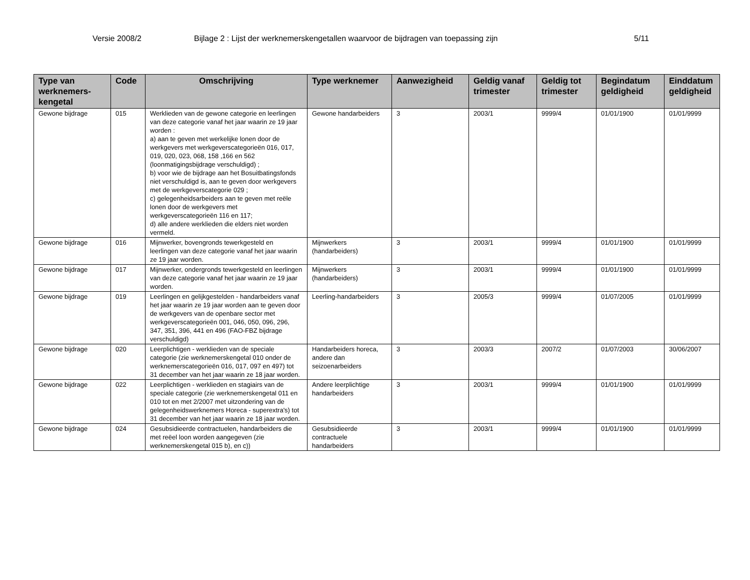Versie 2008/2 Bijlage 2 : Lijst der werknemerskengetallen waarvoor de bijdragen van toepassing zijn 5/11
| Type van werknemers-kengetal | Code | Omschrijving | Type werknemer | Aanwezigheid | Geldig vanaf trimester | Geldig tot trimester | Begindatum geldigheid | Einddatum geldigheid |
| --- | --- | --- | --- | --- | --- | --- | --- | --- |
| Gewone bijdrage | 015 | Werklieden van de gewone categorie en leerlingen van deze categorie vanaf het jaar waarin ze 19 jaar worden : a) aan te geven met werkelijke lonen door de werkgevers met werkgeverscategorieën 016, 017, 019, 020, 023, 068, 158 ,166 en 562 (loonmatigingsbijdrage verschuldigd) ; b) voor wie de bijdrage aan het Bosuitbatingsfonds niet verschuldigd is, aan te geven door werkgevers met de werkgeverscategorie 029 ; c) gelegenheidsarbeiders aan te geven met reële lonen door de werkgevers met werkgeverscategorieën 116 en 117; d) alle andere werklieden die elders niet worden vermeld. | Gewone handarbeiders | 3 | 2003/1 | 9999/4 | 01/01/1900 | 01/01/9999 |
| Gewone bijdrage | 016 | Mijnwerker, bovengronds tewerkgesteld en leerlingen van deze categorie vanaf het jaar waarin ze 19 jaar worden. | Mijnwerkers (handarbeiders) | 3 | 2003/1 | 9999/4 | 01/01/1900 | 01/01/9999 |
| Gewone bijdrage | 017 | Mijnwerker, ondergronds tewerkgesteld en leerlingen van deze categorie vanaf het jaar waarin ze 19 jaar worden. | Mijnwerkers (handarbeiders) | 3 | 2003/1 | 9999/4 | 01/01/1900 | 01/01/9999 |
| Gewone bijdrage | 019 | Leerlingen en gelijkgestelden - handarbeiders vanaf het jaar waarin ze 19 jaar worden aan te geven door de werkgevers van de openbare sector met werkgeverscategorieën 001, 046, 050, 096, 296, 347, 351, 396, 441 en 496 (FAO-FBZ bijdrage verschuldigd) | Leerling-handarbeiders | 3 | 2005/3 | 9999/4 | 01/07/2005 | 01/01/9999 |
| Gewone bijdrage | 020 | Leerplichtigen - werklieden van de speciale categorie (zie werknemerskengetal 010 onder de werknemerscategorieën 016, 017, 097 en 497) tot 31 december van het jaar waarin ze 18 jaar worden. | Handarbeiders horeca, andere dan seizoenarbeiders | 3 | 2003/3 | 2007/2 | 01/07/2003 | 30/06/2007 |
| Gewone bijdrage | 022 | Leerplichtigen - werklieden en stagiairs van de speciale categorie (zie werknemerskengetal 011 en 010 tot en met 2/2007 met uitzondering van de gelegenheidswerknemers Horeca - superextra's) tot 31 december van het jaar waarin ze 18 jaar worden. | Andere leerplichtige handarbeiders | 3 | 2003/1 | 9999/4 | 01/01/1900 | 01/01/9999 |
| Gewone bijdrage | 024 | Gesubsidieerde contractuelen, handarbeiders die met reëel loon worden aangegeven (zie werknemerskengetal 015 b), en c)) | Gesubsidieerde contractuele handarbeiders | 3 | 2003/1 | 9999/4 | 01/01/1900 | 01/01/9999 |